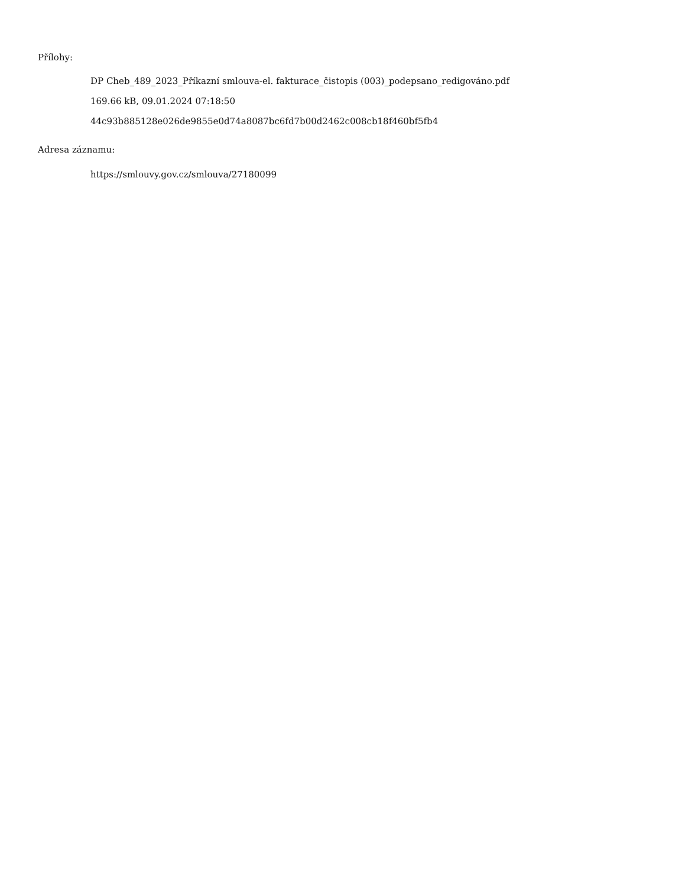Přílohy:
DP Cheb_489_2023_Příkazní smlouva-el. fakturace_čistopis (003)_podepsano_redigováno.pdf
169.66 kB, 09.01.2024 07:18:50
44c93b885128e026de9855e0d74a8087bc6fd7b00d2462c008cb18f460bf5fb4
Adresa záznamu:
https://smlouvy.gov.cz/smlouva/27180099